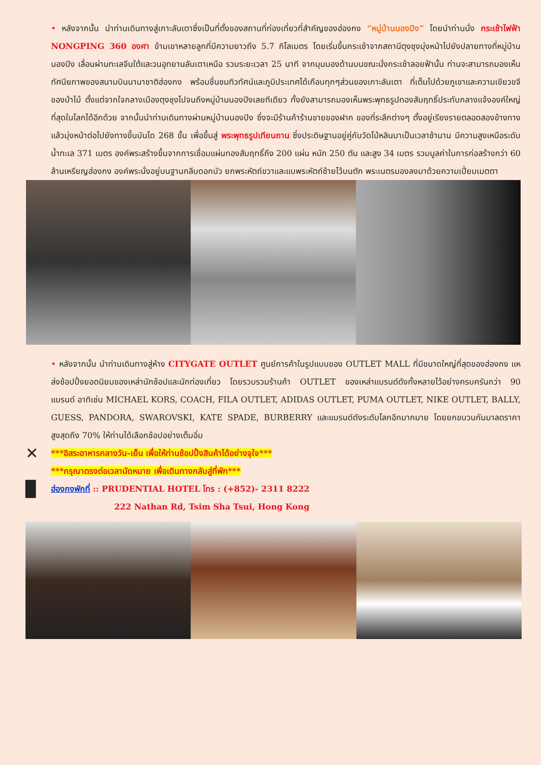• หลังจากนั้น นำท่านเดินทางสู่เกาะลันเตาซึ่งเป็นที่ตั้งของสถานที่ท่องเที่ยวที่สำคัญของฮ่องกง “หมู่บ้านนองปิง” โดยนำท่านนั่ง กระเช้าไฟฟ้า NONGPING 360 องศา ข้ามเขาหลายลูกที่มีความยาวถึง 5.7 กิโลเมตร โดยเริ่มขึ้นกระเช้าจากสถานีตุงชุงมุ่งหน้าไปยังปลายทางที่หมู่บ้านนองปิง เลื่อนผ่านทะเลจีนใต้และวนอุทยานลันเตาเหนือ รวมระยะเวลา 25 นาที จากมุมมองด้านบนขณะนั่งกระเช้าลอยฟ้านั้น ท่านจะสามารถมองเห็นทัศนียภาพของสนามบินนานาชาติฮ่องกง พร้อมชื่นชมทิวทัศน์และภูมิประเทศได้เกือบทุกๆส่วนของเกาะลันเตา ที่เต็มไปด้วยภูเขาและความเขียวขจีของป่าไม้ ตั้งแต่จากใจกลางเมืองตุงชุงไปจนถึงหมู่บ้านนองปิงเลยทีเดียว ทั้งยังสามารถมองเห็นพระพุทธรูปทองสัมฤทธิ์ประทับกลางแจ้งองค์ใหญ่ที่สุดในโลกได้อีกด้วย จากนั้นนำท่านเดินทางผ่านหมู่บ้านนองปิง ซึ่งจะมีร้านค้าร้านขายของฝาก ของที่ระลึกต่างๆ ตั้งอยู่เรียงรายตลอดสองข้างทาง แล้วมุ่งหน้าต่อไปยังทางขึ้นบันได 268 ขั้น เพื่อขึ้นสู่ พระพุทธรูปเทียนถาน ซึ่งประดิษฐานอยู่คู่กับวัดโป่หลินมาเป็นเวลาช้านาน มีความสูงเหนือระดับน้ำทะเล 371 เมตร องค์พระสร้างขึ้นจากการเชื่อมแผ่นทองสัมฤทธิ์ถึง 200 แผ่น หนัก 250 ตัน และสูง 34 เมตร รวมมูลค่าในการก่อสร้างกว่า 60 ล้านเหรียญฮ่องกง องค์พระนั่งอยู่บนฐานกลีบดอกบัว ยกพระหัตถ์ขวาและแบพระหัตถ์ซ้ายไว้บนตัก พระเนตรมองลงมาด้วยความเปี่ยมเมตตา
• หลังจากนั้น นำท่านเดินทางสู่ห้าง CITYGATE OUTLET ศูนย์การค้าในรูปแบบของ OUTLET MALL ที่มีขนาดใหญ่ที่สุดของฮ่องกง แหล่งช้อปปิ้งยอดนิยมของเหล่านักช้อปและนักท่องเที่ยว โดยรวบรวมร้านค้า OUTLET ของเหล่าแบรนด์ดังทั้งหลายไว้อย่างครบครันกว่า 90 แบรนด์ อาทิเช่น MICHAEL KORS, COACH, FILA OUTLET, ADIDAS OUTLET, PUMA OUTLET, NIKE OUTLET, BALLY, GUESS, PANDORA, SWAROVSKI, KATE SPADE, BURBERRY และแบรนด์ดังระดับโลกอีกมากมาย โดยยกขบวนกันมาลดราคาสูงสุดถึง 70% ให้ท่านได้เลือกช้อปอย่างเต็มอิ่ม
✕
***อิสระอาหารกลางวัน-เย็น เพื่อให้ท่านช้อปปิ้งสินค้าได้อย่างจุใจ***
***กรุณาตรงต่อเวลานัดหมาย เพื่อเดินทางกลับสู่ที่พัก***
▉
ฮ่องกงพักที่ :: PRUDENTIAL HOTEL โทร : (+852)- 2311 8222
222 Nathan Rd, Tsim Sha Tsui, Hong Kong